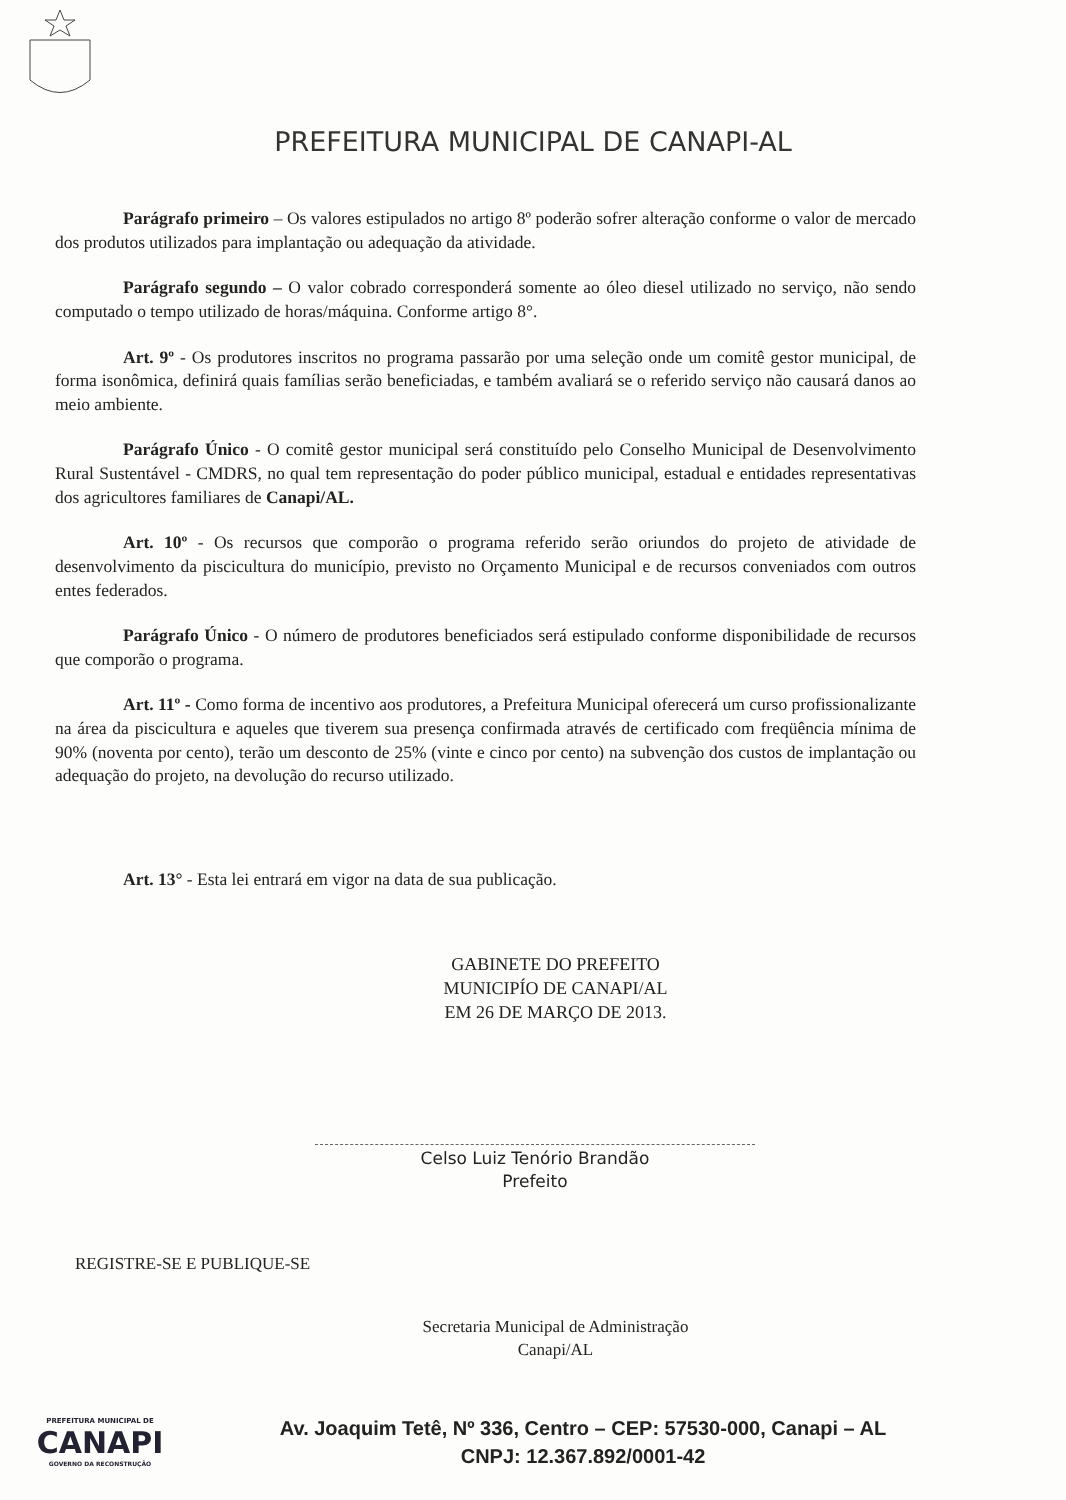PREFEITURA MUNICIPAL DE CANAPI-AL
Parágrafo primeiro – Os valores estipulados no artigo 8º poderão sofrer alteração conforme o valor de mercado dos produtos utilizados para implantação ou adequação da atividade.
Parágrafo segundo – O valor cobrado corresponderá somente ao óleo diesel utilizado no serviço, não sendo computado o tempo utilizado de horas/máquina. Conforme artigo 8°.
Art. 9º - Os produtores inscritos no programa passarão por uma seleção onde um comitê gestor municipal, de forma isonômica, definirá quais famílias serão beneficiadas, e também avaliará se o referido serviço não causará danos ao meio ambiente.
Parágrafo Único - O comitê gestor municipal será constituído pelo Conselho Municipal de Desenvolvimento Rural Sustentável - CMDRS, no qual tem representação do poder público municipal, estadual e entidades representativas dos agricultores familiares de Canapi/AL.
Art. 10º - Os recursos que comporão o programa referido serão oriundos do projeto de atividade de desenvolvimento da piscicultura do município, previsto no Orçamento Municipal e de recursos conveniados com outros entes federados.
Parágrafo Único - O número de produtores beneficiados será estipulado conforme disponibilidade de recursos que comporão o programa.
Art. 11º - Como forma de incentivo aos produtores, a Prefeitura Municipal oferecerá um curso profissionalizante na área da piscicultura e aqueles que tiverem sua presença confirmada através de certificado com freqüência mínima de 90% (noventa por cento), terão um desconto de 25% (vinte e cinco por cento) na subvenção dos custos de implantação ou adequação do projeto, na devolução do recurso utilizado.
Art. 13° - Esta lei entrará em vigor na data de sua publicação.
GABINETE DO PREFEITO
MUNICIPÍO DE CANAPI/AL
EM 26 DE MARÇO DE 2013.
Celso Luiz Tenório Brandão
Prefeito
REGISTRE-SE E PUBLIQUE-SE
Secretaria Municipal de Administração
Canapi/AL
PREFEITURA MUNICIPAL DE
CANAPI
GOVERNO DA RECONSTRUÇÃO
Av. Joaquim Tetê, Nº 336, Centro – CEP: 57530-000, Canapi – AL
CNPJ: 12.367.892/0001-42